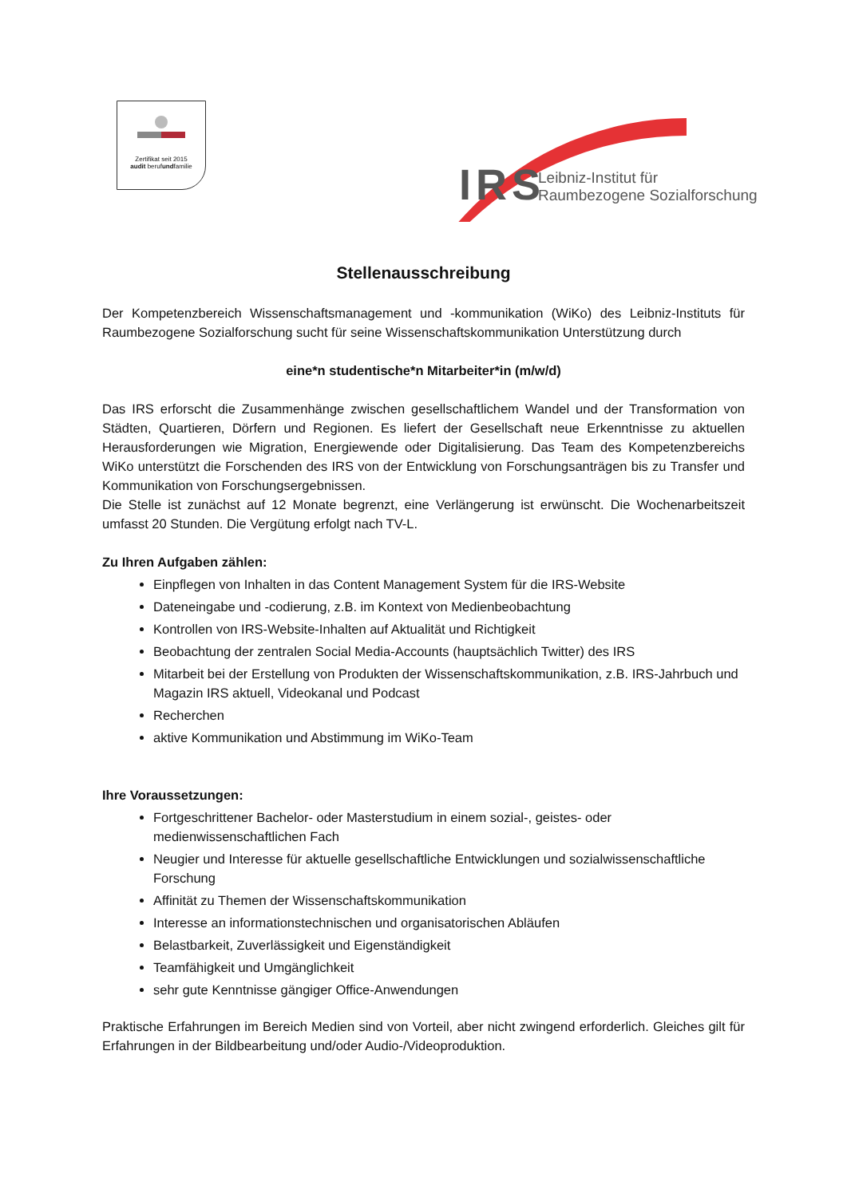Zertifikat seit 2015
audit berufundfamilie
IRS
Leibniz-Institut für
Raumbezogene Sozialforschung
Stellenausschreibung
Der Kompetenzbereich Wissenschaftsmanagement und -kommunikation (WiKo) des Leibniz-Instituts für Raumbezogene Sozialforschung sucht für seine Wissenschaftskommunikation Unterstützung durch
eine*n studentische*n Mitarbeiter*in (m/w/d)
Das IRS erforscht die Zusammenhänge zwischen gesellschaftlichem Wandel und der Transformation von Städten, Quartieren, Dörfern und Regionen. Es liefert der Gesellschaft neue Erkenntnisse zu aktuellen Herausforderungen wie Migration, Energiewende oder Digitalisierung. Das Team des Kompetenzbereichs WiKo unterstützt die Forschenden des IRS von der Entwicklung von Forschungsanträgen bis zu Transfer und Kommunikation von Forschungsergebnissen.
Die Stelle ist zunächst auf 12 Monate begrenzt, eine Verlängerung ist erwünscht. Die Wochenarbeitszeit umfasst 20 Stunden. Die Vergütung erfolgt nach TV-L.
Zu Ihren Aufgaben zählen:
Einpflegen von Inhalten in das Content Management System für die IRS-Website
Dateneingabe und -codierung, z.B. im Kontext von Medienbeobachtung
Kontrollen von IRS-Website-Inhalten auf Aktualität und Richtigkeit
Beobachtung der zentralen Social Media-Accounts (hauptsächlich Twitter) des IRS
Mitarbeit bei der Erstellung von Produkten der Wissenschaftskommunikation, z.B. IRS-Jahrbuch und Magazin IRS aktuell, Videokanal und Podcast
Recherchen
aktive Kommunikation und Abstimmung im WiKo-Team
Ihre Voraussetzungen:
Fortgeschrittener Bachelor- oder Masterstudium in einem sozial-, geistes- oder medienwissenschaftlichen Fach
Neugier und Interesse für aktuelle gesellschaftliche Entwicklungen und sozialwissenschaftliche Forschung
Affinität zu Themen der Wissenschaftskommunikation
Interesse an informationstechnischen und organisatorischen Abläufen
Belastbarkeit, Zuverlässigkeit und Eigenständigkeit
Teamfähigkeit und Umgänglichkeit
sehr gute Kenntnisse gängiger Office-Anwendungen
Praktische Erfahrungen im Bereich Medien sind von Vorteil, aber nicht zwingend erforderlich. Gleiches gilt für Erfahrungen in der Bildbearbeitung und/oder Audio-/Videoproduktion.